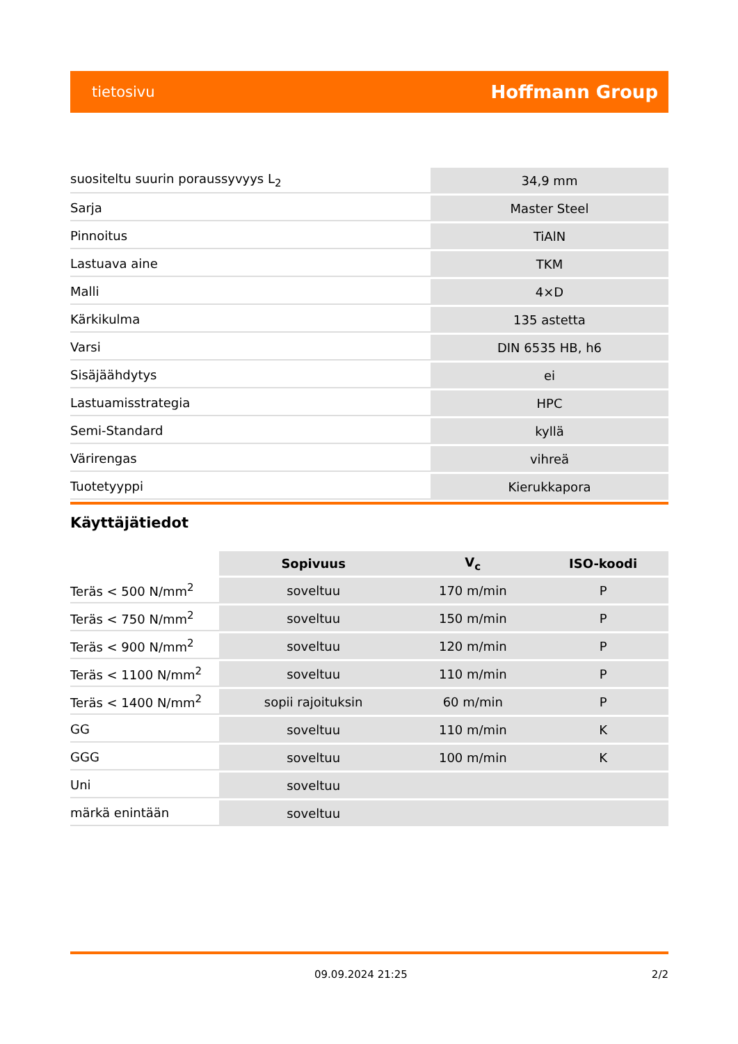tietosivu Hoffmann Group
| suositeltu suurin poraussyvyys L<sub>2</sub> | 34,9 mm |
| Sarja | Master Steel |
| Pinnoitus | TiAlN |
| Lastuava aine | TKM |
| Malli | 4×D |
| Kärkikulma | 135 astetta |
| Varsi | DIN 6535 HB, h6 |
| Sisäjäähdytys | ei |
| Lastuamisstrategia | HPC |
| Semi-Standard | kyllä |
| Värirengas | vihreä |
| Tuotetyyppi | Kierukkapora |
Käyttäjätiedot
| | Sopivuus | V<sub>c</sub> | ISO-koodi |
| --- | --- | --- | --- |
| Teräs < 500 N/mm<sup>2</sup> | soveltuu | 170 m/min | P |
| Teräs < 750 N/mm<sup>2</sup> | soveltuu | 150 m/min | P |
| Teräs < 900 N/mm<sup>2</sup> | soveltuu | 120 m/min | P |
| Teräs < 1100 N/mm<sup>2</sup> | soveltuu | 110 m/min | P |
| Teräs < 1400 N/mm<sup>2</sup> | sopii rajoituksin | 60 m/min | P |
| GG | soveltuu | 110 m/min | K |
| GGG | soveltuu | 100 m/min | K |
| Uni | soveltuu | | |
| märkä enintään | soveltuu | | |
09.09.2024 21:25 2/2